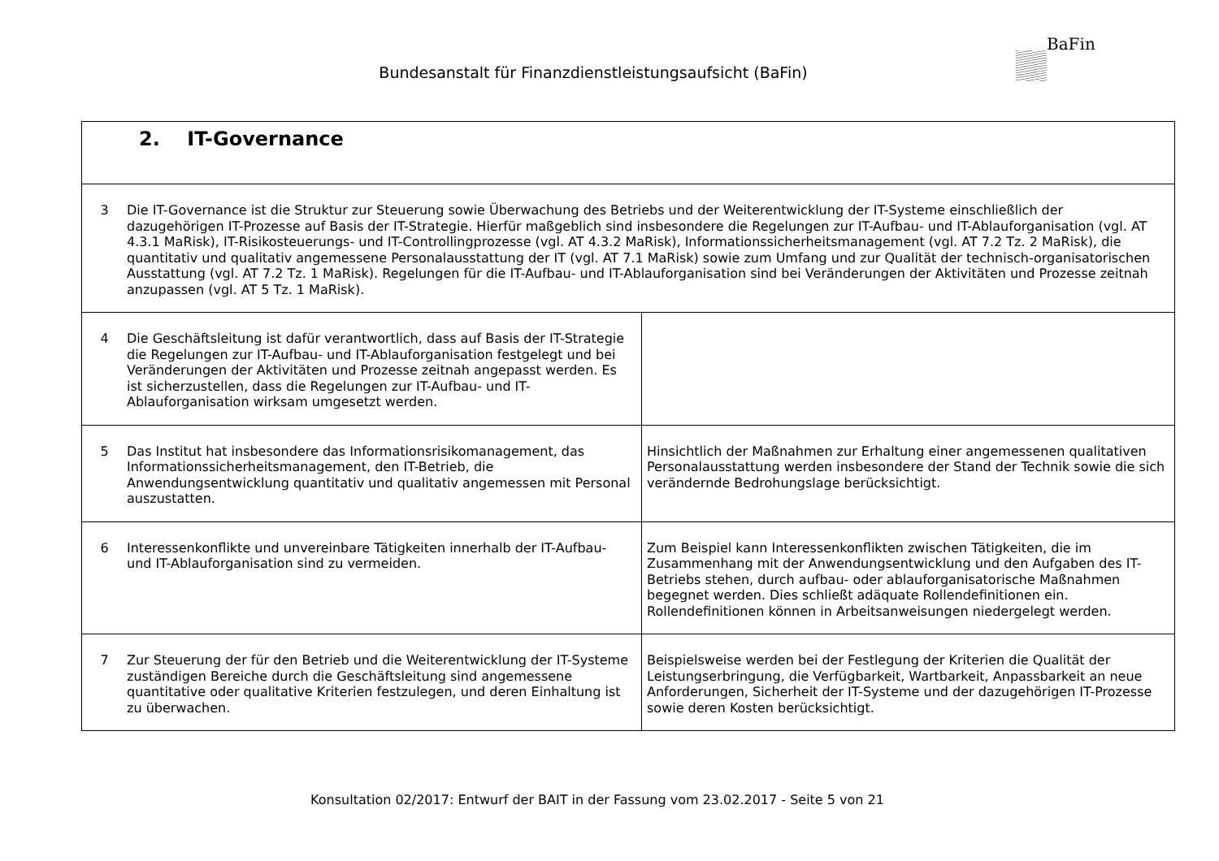Bundesanstalt für Finanzdienstleistungsaufsicht (BaFin)
BaFin
| 2. IT-Governance | |
| 3 Die IT-Governance ist die Struktur zur Steuerung sowie Überwachung des Betriebs und der Weiterentwicklung der IT-Systeme einschließlich der dazugehörigen IT-Prozesse auf Basis der IT-Strategie. Hierfür maßgeblich sind insbesondere die Regelungen zur IT-Aufbau- und IT-Ablauforganisation (vgl. AT 4.3.1 MaRisk), IT-Risikosteuerungs- und IT-Controllingprozesse (vgl. AT 4.3.2 MaRisk), Informationssicherheitsmanagement (vgl. AT 7.2 Tz. 2 MaRisk), die quantitativ und qualitativ angemessene Personalausstattung der IT (vgl. AT 7.1 MaRisk) sowie zum Umfang und zur Qualität der technisch-organisatorischen Ausstattung (vgl. AT 7.2 Tz. 1 MaRisk). Regelungen für die IT-Aufbau- und IT-Ablauforganisation sind bei Veränderungen der Aktivitäten und Prozesse zeitnah anzupassen (vgl. AT 5 Tz. 1 MaRisk). | |
| 4 Die Geschäftsleitung ist dafür verantwortlich, dass auf Basis der IT-Strategie die Regelungen zur IT-Aufbau- und IT-Ablauforganisation festgelegt und bei Veränderungen der Aktivitäten und Prozesse zeitnah angepasst werden. Es ist sicherzustellen, dass die Regelungen zur IT-Aufbau- und IT-Ablauforganisation wirksam umgesetzt werden. | |
| 5 Das Institut hat insbesondere das Informationsrisikomanagement, das Informationssicherheitsmanagement, den IT-Betrieb, die Anwendungsentwicklung quantitativ und qualitativ angemessen mit Personal auszustatten. | Hinsichtlich der Maßnahmen zur Erhaltung einer angemessenen qualitativen Personalausstattung werden insbesondere der Stand der Technik sowie die sich verändernde Bedrohungslage berücksichtigt. |
| 6 Interessenkonflikte und unvereinbare Tätigkeiten innerhalb der IT-Aufbau- und IT-Ablauforganisation sind zu vermeiden. | Zum Beispiel kann Interessenkonflikten zwischen Tätigkeiten, die im Zusammenhang mit der Anwendungsentwicklung und den Aufgaben des IT-Betriebs stehen, durch aufbau- oder ablauforganisatorische Maßnahmen begegnet werden. Dies schließt adäquate Rollendefinitionen ein. Rollendefinitionen können in Arbeitsanweisungen niedergelegt werden. |
| 7 Zur Steuerung der für den Betrieb und die Weiterentwicklung der IT-Systeme zuständigen Bereiche durch die Geschäftsleitung sind angemessene quantitative oder qualitative Kriterien festzulegen, und deren Einhaltung ist zu überwachen. | Beispielsweise werden bei der Festlegung der Kriterien die Qualität der Leistungserbringung, die Verfügbarkeit, Wartbarkeit, Anpassbarkeit an neue Anforderungen, Sicherheit der IT-Systeme und der dazugehörigen IT-Prozesse sowie deren Kosten berücksichtigt. |
Konsultation 02/2017: Entwurf der BAIT in der Fassung vom 23.02.2017 - Seite 5 von 21